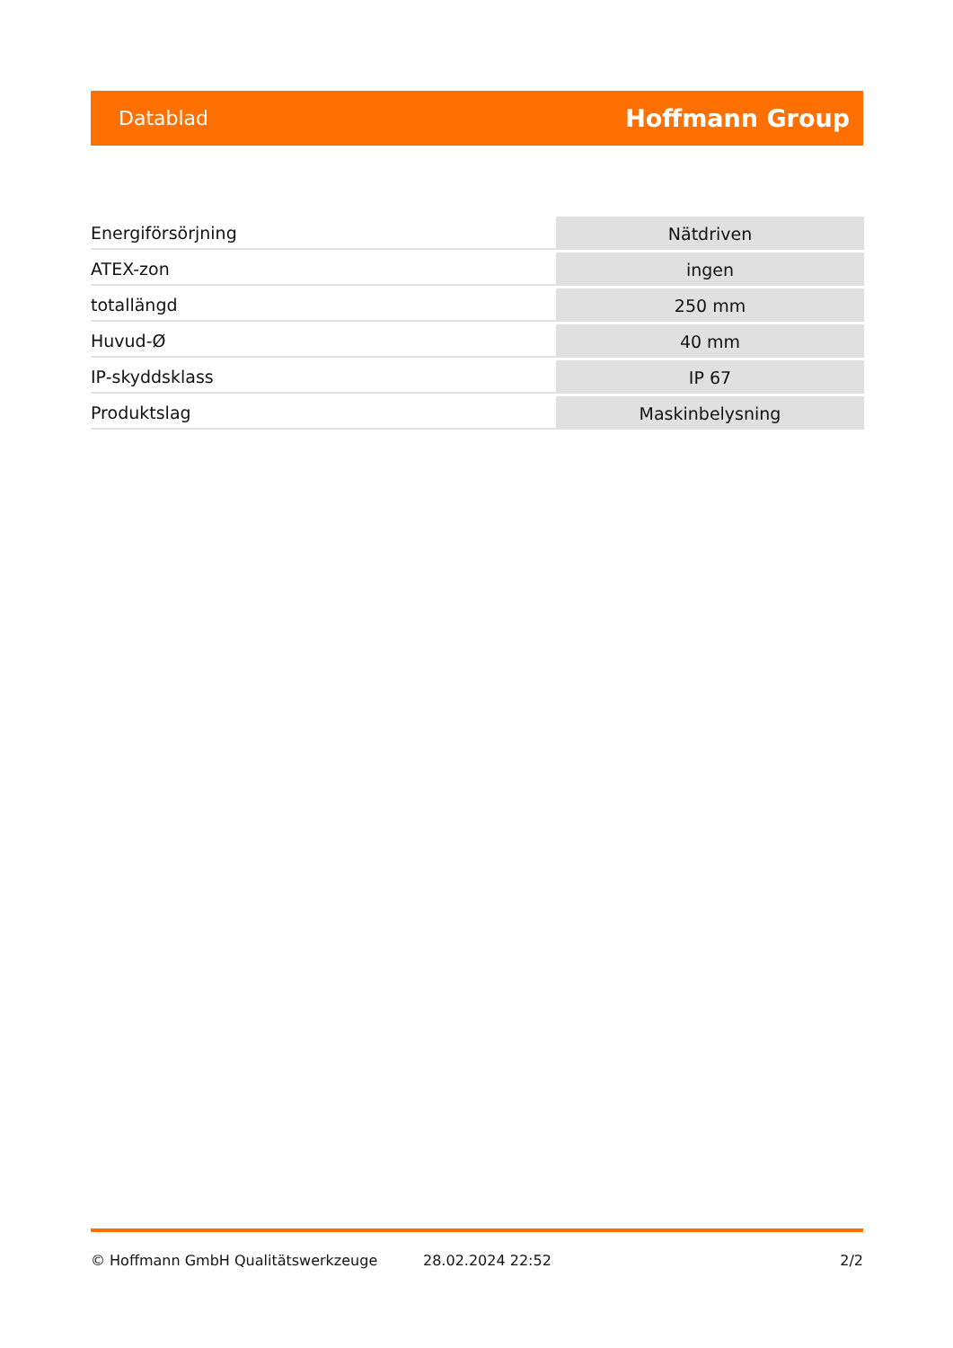Datablad Hoffmann Group
| Energiförsörjning | Nätdriven |
| ATEX-zon | ingen |
| totallängd | 250 mm |
| Huvud-Ø | 40 mm |
| IP-skyddsklass | IP 67 |
| Produktslag | Maskinbelysning |
© Hoffmann GmbH Qualitätswerkzeuge 28.02.2024 22:52 2/2